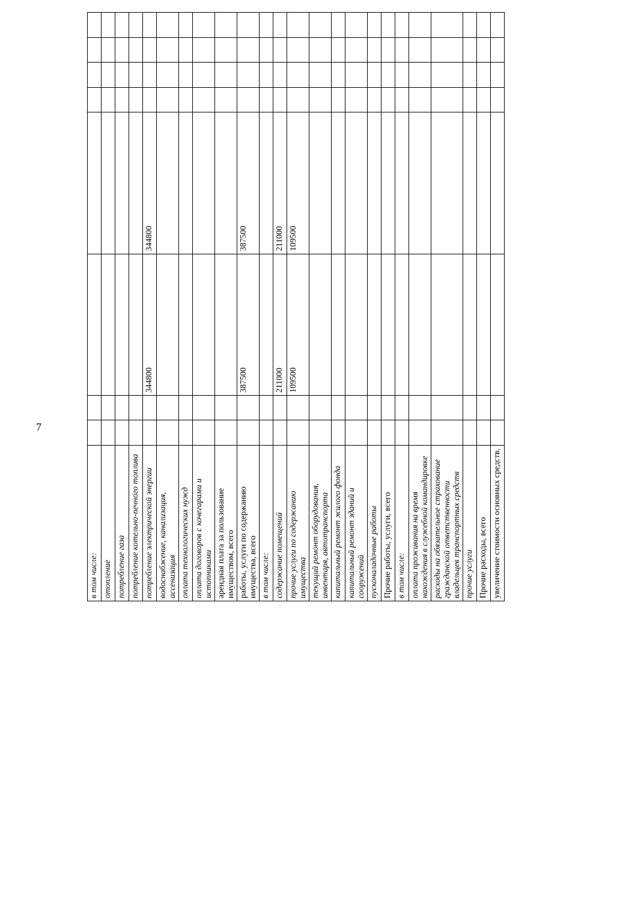7
| в том числе: | | | | | | | | |
| отопление | | | | | | | | |
| потребление газа | | | | | | | | |
| потребление котельно-печного топлива | | | | | | | | |
| потребление электрической энергии | | | 344800 | 344800 | | | | |
| водоснабжение, канализация, ассенизация | | | | | | | | |
| оплата технологических нужд | | | | | | | | |
| оплата договоров с кочегарами и истопниками | | | | | | | | |
| арендная плата за пользование имуществом, всего | | | | | | | | |
| работы, услуги по содержанию имущества, всего | | | 387500 | 387500 | | | | |
| в том числе: | | | | | | | | |
| содержание помещений | | | 211000 | 211000 | | | | |
| прочие услуги по содержанию имущества | | | 109500 | 109500 | | | | |
| текущий ремонт оборудования, инвентаря, автотранспорта | | | | | | | | |
| капитальный ремонт жилого фонда | | | | | | | | |
| капитальный ремонт зданий и сооружений | | | | | | | | |
| пусконаладочные работы | | | | | | | | |
| Прочие работы, услуги, всего | | | | | | | | |
| в том числе: | | | | | | | | |
| оплата проживания на время нахождения в служебной командировке | | | | | | | | |
| расходы на обязательное страхование гражданской ответственности владельцев транспортных средств | | | | | | | | |
| прочие услуги | | | | | | | | |
| Прочие расходы, всего | | | | | | | | |
| увеличение стоимости основных средств, | | | | | | | | |